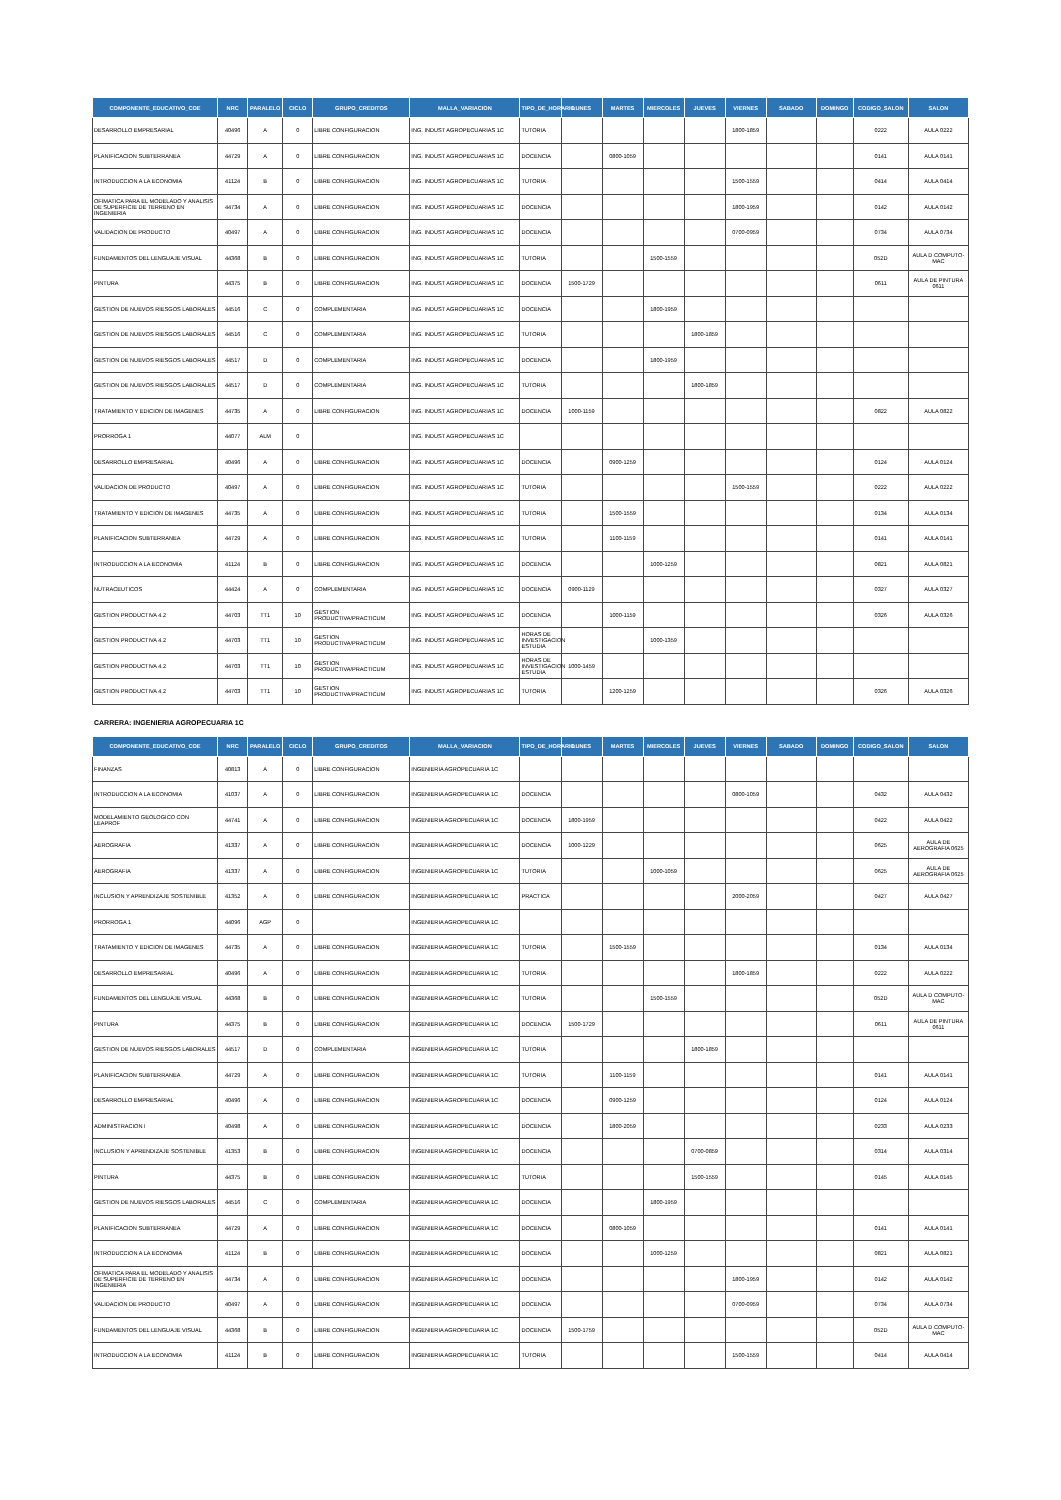| COMPONENTE_EDUCATIVO_COE | NRC | PARALELO | CICLO | GRUPO_CREDITOS | MALLA_VARIACION | TIPO_DE_HORARIO | LUNES | MARTES | MIERCOLES | JUEVES | VIERNES | SABADO | DOMINGO | CODIGO_SALON | SALON |
| --- | --- | --- | --- | --- | --- | --- | --- | --- | --- | --- | --- | --- | --- | --- | --- |
| DESARROLLO EMPRESARIAL | 40496 | A | 0 | LIBRE CONFIGURACION | ING. INDUST AGROPECUARIAS 1C | TUTORIA | | | | | 1800-1859 | | | 0222 | AULA 0222 |
| PLANIFICACION SUBTERRANEA | 44729 | A | 0 | LIBRE CONFIGURACION | ING. INDUST AGROPECUARIAS 1C | DOCENCIA | | 0800-1059 | | | | | | 0141 | AULA 0141 |
| INTRODUCCION A LA ECONOMIA | 41124 | B | 0 | LIBRE CONFIGURACION | ING. INDUST AGROPECUARIAS 1C | TUTORIA | | | | | 1500-1559 | | | 0414 | AULA 0414 |
| OFIMATICA PARA EL MODELADO Y ANALISIS DE SUPERFICIE DE TERRENO EN INGENIERIA | 44734 | A | 0 | LIBRE CONFIGURACION | ING. INDUST AGROPECUARIAS 1C | DOCENCIA | | | | | 1800-1959 | | | 0142 | AULA 0142 |
| VALIDACION DE PRODUCTO | 40497 | A | 0 | LIBRE CONFIGURACION | ING. INDUST AGROPECUARIAS 1C | DOCENCIA | | | | | 0700-0959 | | | 0734 | AULA 0734 |
| FUNDAMENTOS DEL LENGUAJE VISUAL | 44368 | B | 0 | LIBRE CONFIGURACION | ING. INDUST AGROPECUARIAS 1C | TUTORIA | | | 1500-1559 | | | | | 052D | AULA D COMPUTO-MAC |
| PINTURA | 44375 | B | 0 | LIBRE CONFIGURACION | ING. INDUST AGROPECUARIAS 1C | DOCENCIA | 1500-1729 | | | | | | | 0611 | AULA DE PINTURA 0611 |
| GESTION DE NUEVOS RIESGOS LABORALES | 44516 | C | 0 | COMPLEMENTARIA | ING. INDUST AGROPECUARIAS 1C | DOCENCIA | | | 1800-1959 | | | | | | |
| GESTION DE NUEVOS RIESGOS LABORALES | 44516 | C | 0 | COMPLEMENTARIA | ING. INDUST AGROPECUARIAS 1C | TUTORIA | | | | 1800-1859 | | | | | |
| GESTION DE NUEVOS RIESGOS LABORALES | 44517 | D | 0 | COMPLEMENTARIA | ING. INDUST AGROPECUARIAS 1C | DOCENCIA | | | 1800-1959 | | | | | | |
| GESTION DE NUEVOS RIESGOS LABORALES | 44517 | D | 0 | COMPLEMENTARIA | ING. INDUST AGROPECUARIAS 1C | TUTORIA | | | | 1800-1859 | | | | | |
| TRATAMIENTO Y EDICION DE IMAGENES | 44735 | A | 0 | LIBRE CONFIGURACION | ING. INDUST AGROPECUARIAS 1C | DOCENCIA | 1000-1159 | | | | | | | 0822 | AULA 0822 |
| PRORROGA 1 | 44077 | ALM | 0 | | ING. INDUST AGROPECUARIAS 1C | | | | | | | | | | |
| DESARROLLO EMPRESARIAL | 40496 | A | 0 | LIBRE CONFIGURACION | ING. INDUST AGROPECUARIAS 1C | DOCENCIA | | 0900-1259 | | | | | | 0124 | AULA 0124 |
| VALIDACION DE PRODUCTO | 40497 | A | 0 | LIBRE CONFIGURACION | ING. INDUST AGROPECUARIAS 1C | TUTORIA | | | | | 1500-1559 | | | 0222 | AULA 0222 |
| TRATAMIENTO Y EDICION DE IMAGENES | 44735 | A | 0 | LIBRE CONFIGURACION | ING. INDUST AGROPECUARIAS 1C | TUTORIA | | 1500-1559 | | | | | | 0134 | AULA 0134 |
| PLANIFICACION SUBTERRANEA | 44729 | A | 0 | LIBRE CONFIGURACION | ING. INDUST AGROPECUARIAS 1C | TUTORIA | | 1100-1159 | | | | | | 0141 | AULA 0141 |
| INTRODUCCION A LA ECONOMIA | 41124 | B | 0 | LIBRE CONFIGURACION | ING. INDUST AGROPECUARIAS 1C | DOCENCIA | | | 1000-1259 | | | | | 0821 | AULA 0821 |
| NUTRACEUTICOS | 44424 | A | 0 | COMPLEMENTARIA | ING. INDUST AGROPECUARIAS 1C | DOCENCIA | 0900-1129 | | | | | | | 0327 | AULA 0327 |
| GESTION PRODUCTIVA 4.2 | 44703 | TT1 | 10 | GESTION PRODUCTIVA/PRACTICUM | ING. INDUST AGROPECUARIAS 1C | DOCENCIA | | 1000-1159 | | | | | | 0326 | AULA 0326 |
| GESTION PRODUCTIVA 4.2 | 44703 | TT1 | 10 | GESTION PRODUCTIVA/PRACTICUM | ING. INDUST AGROPECUARIAS 1C | HORAS DE INVESTIGACION ESTUDIA | | | 1000-1359 | | | | | | |
| GESTION PRODUCTIVA 4.2 | 44703 | TT1 | 10 | GESTION PRODUCTIVA/PRACTICUM | ING. INDUST AGROPECUARIAS 1C | HORAS DE INVESTIGACION ESTUDIA | 1000-1459 | | | | | | | | |
| GESTION PRODUCTIVA 4.2 | 44703 | TT1 | 10 | GESTION PRODUCTIVA/PRACTICUM | ING. INDUST AGROPECUARIAS 1C | TUTORIA | | 1200-1259 | | | | | | 0326 | AULA 0326 |
CARRERA: INGENIERIA AGROPECUARIA 1C
| COMPONENTE_EDUCATIVO_COE | NRC | PARALELO | CICLO | GRUPO_CREDITOS | MALLA_VARIACION | TIPO_DE_HORARIO | LUNES | MARTES | MIERCOLES | JUEVES | VIERNES | SABADO | DOMINGO | CODIGO_SALON | SALON |
| --- | --- | --- | --- | --- | --- | --- | --- | --- | --- | --- | --- | --- | --- | --- | --- |
| FINANZAS | 40813 | A | 0 | LIBRE CONFIGURACION | INGENIERIA AGROPECUARIA 1C | | | | | | | | | | |
| INTRODUCCION A LA ECONOMIA | 41037 | A | 0 | LIBRE CONFIGURACION | INGENIERIA AGROPECUARIA 1C | DOCENCIA | | | | | 0800-1059 | | | 0432 | AULA 0432 |
| MODELAMIENTO GEOLOGICO CON LEAPROF | 44741 | A | 0 | LIBRE CONFIGURACION | INGENIERIA AGROPECUARIA 1C | DOCENCIA | 1800-1959 | | | | | | | 0422 | AULA 0422 |
| AEROGRAFIA | 41337 | A | 0 | LIBRE CONFIGURACION | INGENIERIA AGROPECUARIA 1C | DOCENCIA | 1000-1229 | | | | | | | 0625 | AULA DE AEROGRAFIA 0625 |
| AEROGRAFIA | 41337 | A | 0 | LIBRE CONFIGURACION | INGENIERIA AGROPECUARIA 1C | TUTORIA | | | 1000-1059 | | | | | 0625 | AULA DE AEROGRAFIA 0625 |
| INCLUSION Y APRENDIZAJE SOSTENIBLE | 41352 | A | 0 | LIBRE CONFIGURACION | INGENIERIA AGROPECUARIA 1C | PRACTICA | | | | | 2000-2059 | | | 0427 | AULA 0427 |
| PRORROGA 1 | 44096 | AGP | 0 | | INGENIERIA AGROPECUARIA 1C | | | | | | | | | | |
| TRATAMIENTO Y EDICION DE IMAGENES | 44735 | A | 0 | LIBRE CONFIGURACION | INGENIERIA AGROPECUARIA 1C | TUTORIA | | 1500-1559 | | | | | | 0134 | AULA 0134 |
| DESARROLLO EMPRESARIAL | 40496 | A | 0 | LIBRE CONFIGURACION | INGENIERIA AGROPECUARIA 1C | TUTORIA | | | | | 1800-1859 | | | 0222 | AULA 0222 |
| FUNDAMENTOS DEL LENGUAJE VISUAL | 44368 | B | 0 | LIBRE CONFIGURACION | INGENIERIA AGROPECUARIA 1C | TUTORIA | | | 1500-1559 | | | | | 052D | AULA D COMPUTO-MAC |
| PINTURA | 44375 | B | 0 | LIBRE CONFIGURACION | INGENIERIA AGROPECUARIA 1C | DOCENCIA | 1500-1729 | | | | | | | 0611 | AULA DE PINTURA 0611 |
| GESTION DE NUEVOS RIESGOS LABORALES | 44517 | D | 0 | COMPLEMENTARIA | INGENIERIA AGROPECUARIA 1C | TUTORIA | | | | 1800-1859 | | | | | |
| PLANIFICACION SUBTERRANEA | 44729 | A | 0 | LIBRE CONFIGURACION | INGENIERIA AGROPECUARIA 1C | TUTORIA | | 1100-1159 | | | | | | 0141 | AULA 0141 |
| DESARROLLO EMPRESARIAL | 40496 | A | 0 | LIBRE CONFIGURACION | INGENIERIA AGROPECUARIA 1C | DOCENCIA | | 0900-1259 | | | | | | 0124 | AULA 0124 |
| ADMINISTRACION I | 40498 | A | 0 | LIBRE CONFIGURACION | INGENIERIA AGROPECUARIA 1C | DOCENCIA | | 1800-2059 | | | | | | 0233 | AULA 0233 |
| INCLUSION Y APRENDIZAJE SOSTENIBLE | 41353 | B | 0 | LIBRE CONFIGURACION | INGENIERIA AGROPECUARIA 1C | DOCENCIA | | | | 0700-0859 | | | | 0314 | AULA 0314 |
| PINTURA | 44375 | B | 0 | LIBRE CONFIGURACION | INGENIERIA AGROPECUARIA 1C | TUTORIA | | | | 1500-1559 | | | | 0145 | AULA 0145 |
| GESTION DE NUEVOS RIESGOS LABORALES | 44516 | C | 0 | COMPLEMENTARIA | INGENIERIA AGROPECUARIA 1C | DOCENCIA | | | 1800-1959 | | | | | | |
| PLANIFICACION SUBTERRANEA | 44729 | A | 0 | LIBRE CONFIGURACION | INGENIERIA AGROPECUARIA 1C | DOCENCIA | | 0800-1059 | | | | | | 0141 | AULA 0141 |
| INTRODUCCION A LA ECONOMIA | 41124 | B | 0 | LIBRE CONFIGURACION | INGENIERIA AGROPECUARIA 1C | DOCENCIA | | | 1000-1259 | | | | | 0821 | AULA 0821 |
| OFIMATICA PARA EL MODELADO Y ANALISIS DE SUPERFICIE DE TERRENO EN INGENIERIA | 44734 | A | 0 | LIBRE CONFIGURACION | INGENIERIA AGROPECUARIA 1C | DOCENCIA | | | | | 1800-1959 | | | 0142 | AULA 0142 |
| VALIDACION DE PRODUCTO | 40497 | A | 0 | LIBRE CONFIGURACION | INGENIERIA AGROPECUARIA 1C | DOCENCIA | | | | | 0700-0959 | | | 0734 | AULA 0734 |
| FUNDAMENTOS DEL LENGUAJE VISUAL | 44368 | B | 0 | LIBRE CONFIGURACION | INGENIERIA AGROPECUARIA 1C | DOCENCIA | 1500-1759 | | | | | | | 052D | AULA D COMPUTO-MAC |
| INTRODUCCION A LA ECONOMIA | 41124 | B | 0 | LIBRE CONFIGURACION | INGENIERIA AGROPECUARIA 1C | TUTORIA | | | | | 1500-1559 | | | 0414 | AULA 0414 |